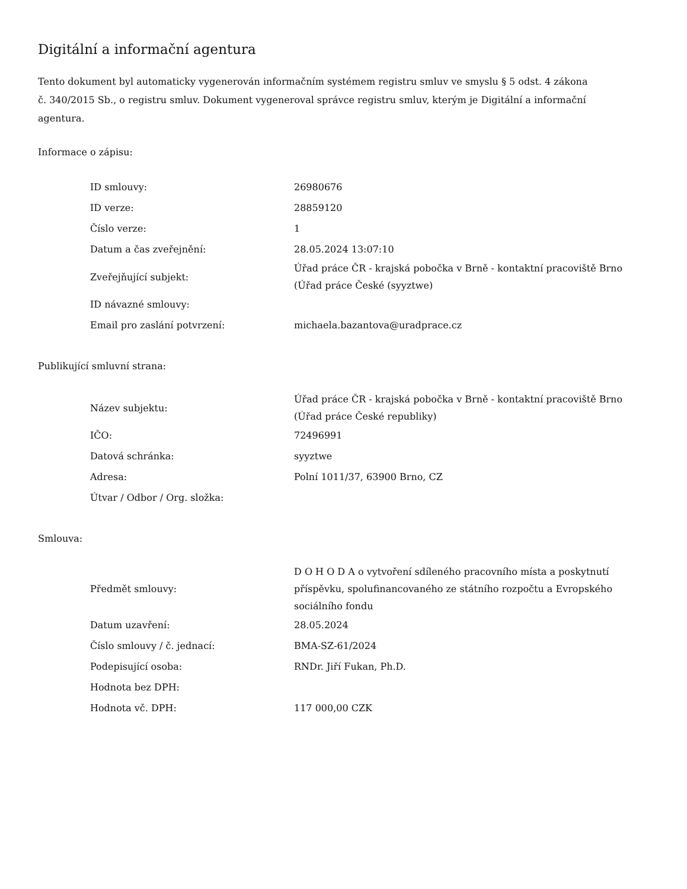Digitální a informační agentura
Tento dokument byl automaticky vygenerován informačním systémem registru smluv ve smyslu § 5 odst. 4 zákona
č. 340/2015 Sb., o registru smluv. Dokument vygeneroval správce registru smluv, kterým je Digitální a informační agentura.
Informace o zápisu:
| ID smlouvy: | 26980676 |
| ID verze: | 28859120 |
| Číslo verze: | 1 |
| Datum a čas zveřejnění: | 28.05.2024 13:07:10 |
| Zveřejňující subjekt: | Úřad práce ČR - krajská pobočka v Brně - kontaktní pracoviště Brno (Úřad práce České (syyztwe) |
| ID návazné smlouvy: | |
| Email pro zaslání potvrzení: | michaela.bazantova@uradprace.cz |
Publikující smluvní strana:
| Název subjektu: | Úřad práce ČR - krajská pobočka v Brně - kontaktní pracoviště Brno (Úřad práce České republiky) |
| IČO: | 72496991 |
| Datová schránka: | syyztwe |
| Adresa: | Polní 1011/37, 63900 Brno, CZ |
| Útvar / Odbor / Org. složka: | |
Smlouva:
| Předmět smlouvy: | D O H O D A o vytvoření sdíleného pracovního místa a poskytnutí příspěvku, spolufinancovaného ze státního rozpočtu a Evropského sociálního fondu |
| Datum uzavření: | 28.05.2024 |
| Číslo smlouvy / č. jednací: | BMA-SZ-61/2024 |
| Podepisující osoba: | RNDr. Jiří Fukan, Ph.D. |
| Hodnota bez DPH: | |
| Hodnota vč. DPH: | 117 000,00 CZK |